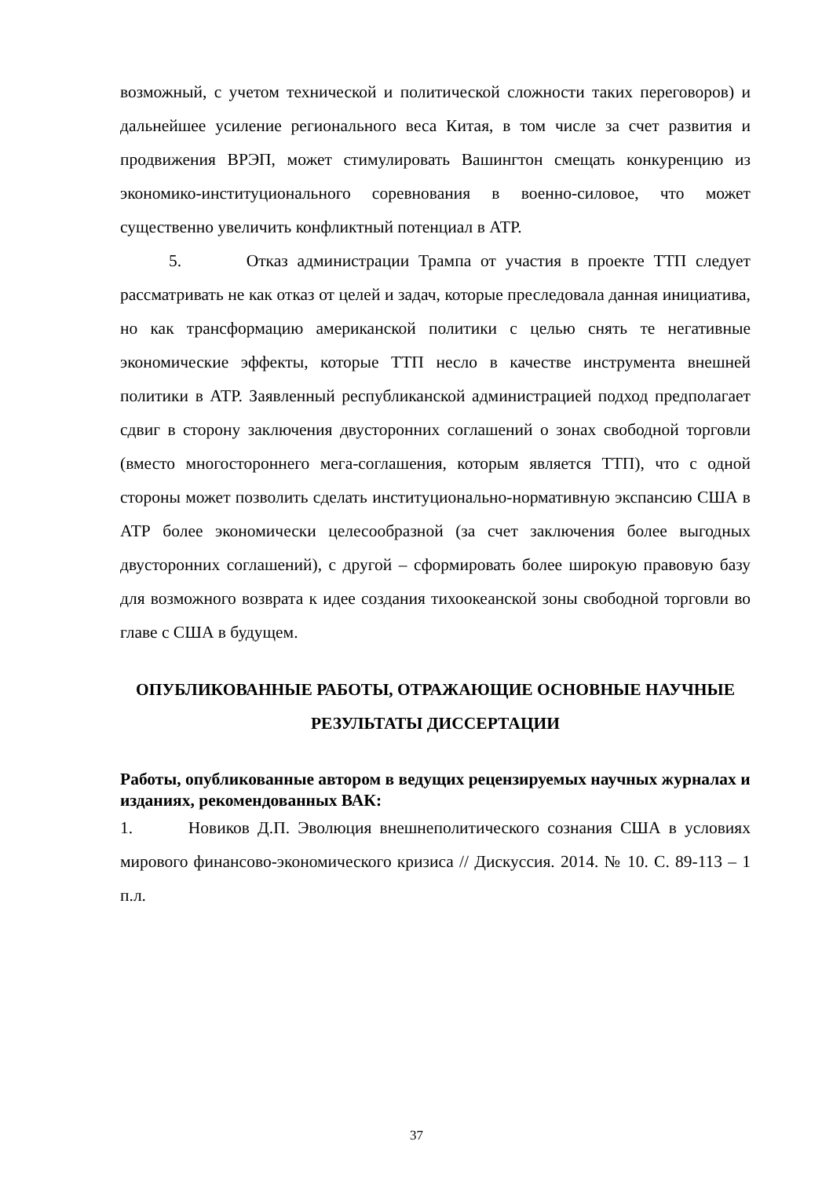возможный, с учетом технической и политической сложности таких переговоров) и дальнейшее усиление регионального веса Китая, в том числе за счет развития и продвижения ВРЭП, может стимулировать Вашингтон смещать конкуренцию из экономико-институционального соревнования в военно-силовое, что может существенно увеличить конфликтный потенциал в АТР.
5. Отказ администрации Трампа от участия в проекте ТТП следует рассматривать не как отказ от целей и задач, которые преследовала данная инициатива, но как трансформацию американской политики с целью снять те негативные экономические эффекты, которые ТТП несло в качестве инструмента внешней политики в АТР. Заявленный республиканской администрацией подход предполагает сдвиг в сторону заключения двусторонних соглашений о зонах свободной торговли (вместо многостороннего мега-соглашения, которым является ТТП), что с одной стороны может позволить сделать институционально-нормативную экспансию США в АТР более экономически целесообразной (за счет заключения более выгодных двусторонних соглашений), с другой – сформировать более широкую правовую базу для возможного возврата к идее создания тихоокеанской зоны свободной торговли во главе с США в будущем.
ОПУБЛИКОВАННЫЕ РАБОТЫ, ОТРАЖАЮЩИЕ ОСНОВНЫЕ НАУЧНЫЕ РЕЗУЛЬТАТЫ ДИССЕРТАЦИИ
Работы, опубликованные автором в ведущих рецензируемых научных журналах и изданиях, рекомендованных ВАК:
1. Новиков Д.П. Эволюция внешнеполитического сознания США в условиях мирового финансово-экономического кризиса // Дискуссия. 2014. № 10. С. 89-113 – 1 п.л.
37